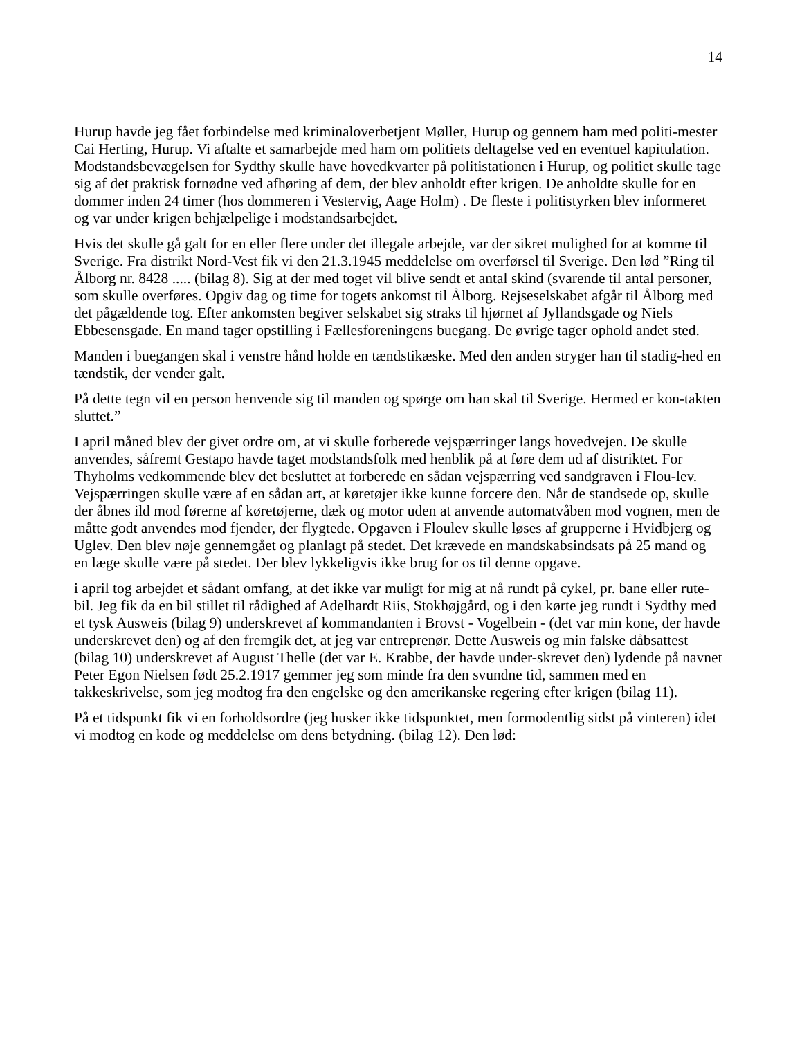14
Hurup havde jeg fået forbindelse med kriminaloverbetjent Møller, Hurup og gennem ham med politi-mester Cai Herting, Hurup. Vi aftalte et samarbejde med ham om politiets deltagelse ved en eventuel kapitulation. Modstandsbevægelsen for Sydthy skulle have hovedkvarter på politistationen i Hurup, og politiet skulle tage sig af det praktisk fornødne ved afhøring af dem, der blev anholdt efter krigen. De anholdte skulle for en dommer inden 24 timer (hos dommeren i Vestervig, Aage Holm) . De fleste i politistyrken blev informeret og var under krigen behjælpelige i modstandsarbejdet.
Hvis det skulle gå galt for en eller flere under det illegale arbejde, var der sikret mulighed for at komme til Sverige. Fra distrikt Nord-Vest fik vi den 21.3.1945 meddelelse om overførsel til Sverige. Den lød ”Ring til Ålborg nr. 8428 ..... (bilag 8). Sig at der med toget vil blive sendt et antal skind (svarende til antal personer, som skulle overføres. Opgiv dag og time for togets ankomst til Ålborg. Rejseselskabet afgår til Ålborg med det pågældende tog. Efter ankomsten begiver selskabet sig straks til hjørnet af Jyllandsgade og Niels Ebbesensgade. En mand tager opstilling i Fællesforeningens buegang. De øvrige tager ophold andet sted.
Manden i buegangen skal i venstre hånd holde en tændstikæske. Med den anden stryger han til stadig-hed en tændstik, der vender galt.
På dette tegn vil en person henvende sig til manden og spørge om han skal til Sverige. Hermed er kon-takten sluttet.”
I april måned blev der givet ordre om, at vi skulle forberede vejspærringer langs hovedvejen. De skulle anvendes, såfremt Gestapo havde taget modstandsfolk med henblik på at føre dem ud af distriktet. For Thyholms vedkommende blev det besluttet at forberede en sådan vejspærring ved sandgraven i Flou-lev. Vejspærringen skulle være af en sådan art, at køretøjer ikke kunne forcere den. Når de standsede op, skulle der åbnes ild mod førerne af køretøjerne, dæk og motor uden at anvende automatvåben mod vognen, men de måtte godt anvendes mod fjender, der flygtede. Opgaven i Floulev skulle løses af grupperne i Hvidbjerg og Uglev. Den blev nøje gennemgået og planlagt på stedet. Det krævede en mandskabsindsats på 25 mand og en læge skulle være på stedet. Der blev lykkeligvis ikke brug for os til denne opgave.
i april tog arbejdet et sådant omfang, at det ikke var muligt for mig at nå rundt på cykel, pr. bane eller rute- bil. Jeg fik da en bil stillet til rådighed af Adelhardt Riis, Stokhøjgård, og i den kørte jeg rundt i Sydthy med et tysk Ausweis (bilag 9) underskrevet af kommandanten i Brovst - Vogelbein - (det var min kone, der havde underskrevet den) og af den fremgik det, at jeg var entreprenør. Dette Ausweis og min falske dåbsattest (bilag 10) underskrevet af August Thelle (det var E. Krabbe, der havde under-skrevet den) lydende på navnet Peter Egon Nielsen født 25.2.1917 gemmer jeg som minde fra den svundne tid, sammen med en takkeskrivelse, som jeg modtog fra den engelske og den amerikanske regering efter krigen (bilag 11).
På et tidspunkt fik vi en forholdsordre (jeg husker ikke tidspunktet, men formodentlig sidst på vinteren) idet vi modtog en kode og meddelelse om dens betydning. (bilag 12). Den lød: